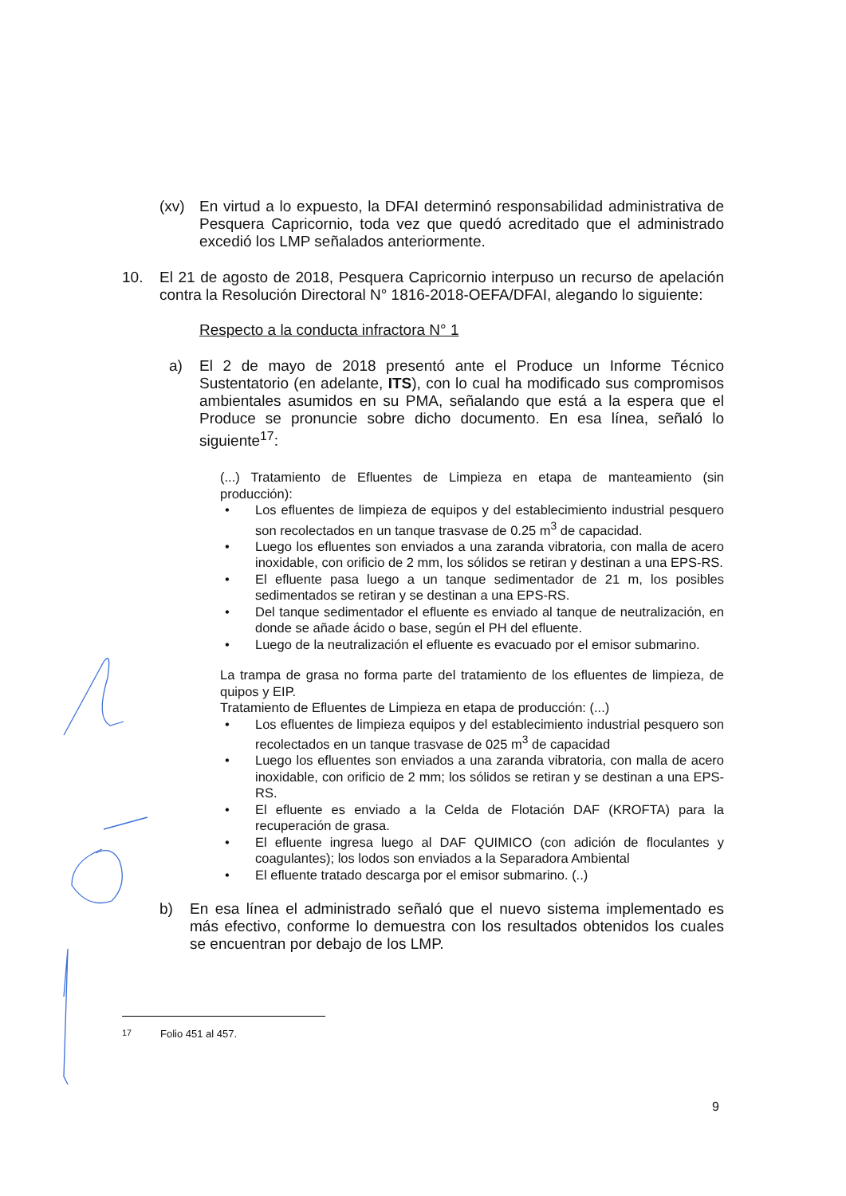(xv) En virtud a lo expuesto, la DFAI determinó responsabilidad administrativa de Pesquera Capricornio, toda vez que quedó acreditado que el administrado excedió los LMP señalados anteriormente.
10. El 21 de agosto de 2018, Pesquera Capricornio interpuso un recurso de apelación contra la Resolución Directoral N° 1816-2018-OEFA/DFAI, alegando lo siguiente:
Respecto a la conducta infractora N° 1
a) El 2 de mayo de 2018 presentó ante el Produce un Informe Técnico Sustentatorio (en adelante, ITS), con lo cual ha modificado sus compromisos ambientales asumidos en su PMA, señalando que está a la espera que el Produce se pronuncie sobre dicho documento. En esa línea, señaló lo siguiente<sup>17</sup>:
(...) Tratamiento de Efluentes de Limpieza en etapa de manteamiento (sin producción):
• Los efluentes de limpieza de equipos y del establecimiento industrial pesquero son recolectados en un tanque trasvase de 0.25 m<sup>3</sup> de capacidad.
• Luego los efluentes son enviados a una zaranda vibratoria, con malla de acero inoxidable, con orificio de 2 mm, los sólidos se retiran y destinan a una EPS-RS.
• El efluente pasa luego a un tanque sedimentador de 21 m, los posibles sedimentados se retiran y se destinan a una EPS-RS.
• Del tanque sedimentador el efluente es enviado al tanque de neutralización, en donde se añade ácido o base, según el PH del efluente.
• Luego de la neutralización el efluente es evacuado por el emisor submarino.
La trampa de grasa no forma parte del tratamiento de los efluentes de limpieza, de quipos y EIP.
Tratamiento de Efluentes de Limpieza en etapa de producción: (...)
• Los efluentes de limpieza equipos y del establecimiento industrial pesquero son recolectados en un tanque trasvase de 025 m<sup>3</sup> de capacidad
• Luego los efluentes son enviados a una zaranda vibratoria, con malla de acero inoxidable, con orificio de 2 mm; los sólidos se retiran y se destinan a una EPS-RS.
• El efluente es enviado a la Celda de Flotación DAF (KROFTA) para la recuperación de grasa.
• El efluente ingresa luego al DAF QUIMICO (con adición de floculantes y coagulantes); los lodos son enviados a la Separadora Ambiental
• El efluente tratado descarga por el emisor submarino. (..)
b) En esa línea el administrado señaló que el nuevo sistema implementado es más efectivo, conforme lo demuestra con los resultados obtenidos los cuales se encuentran por debajo de los LMP.
<sup>17</sup> Folio 451 al 457.
9